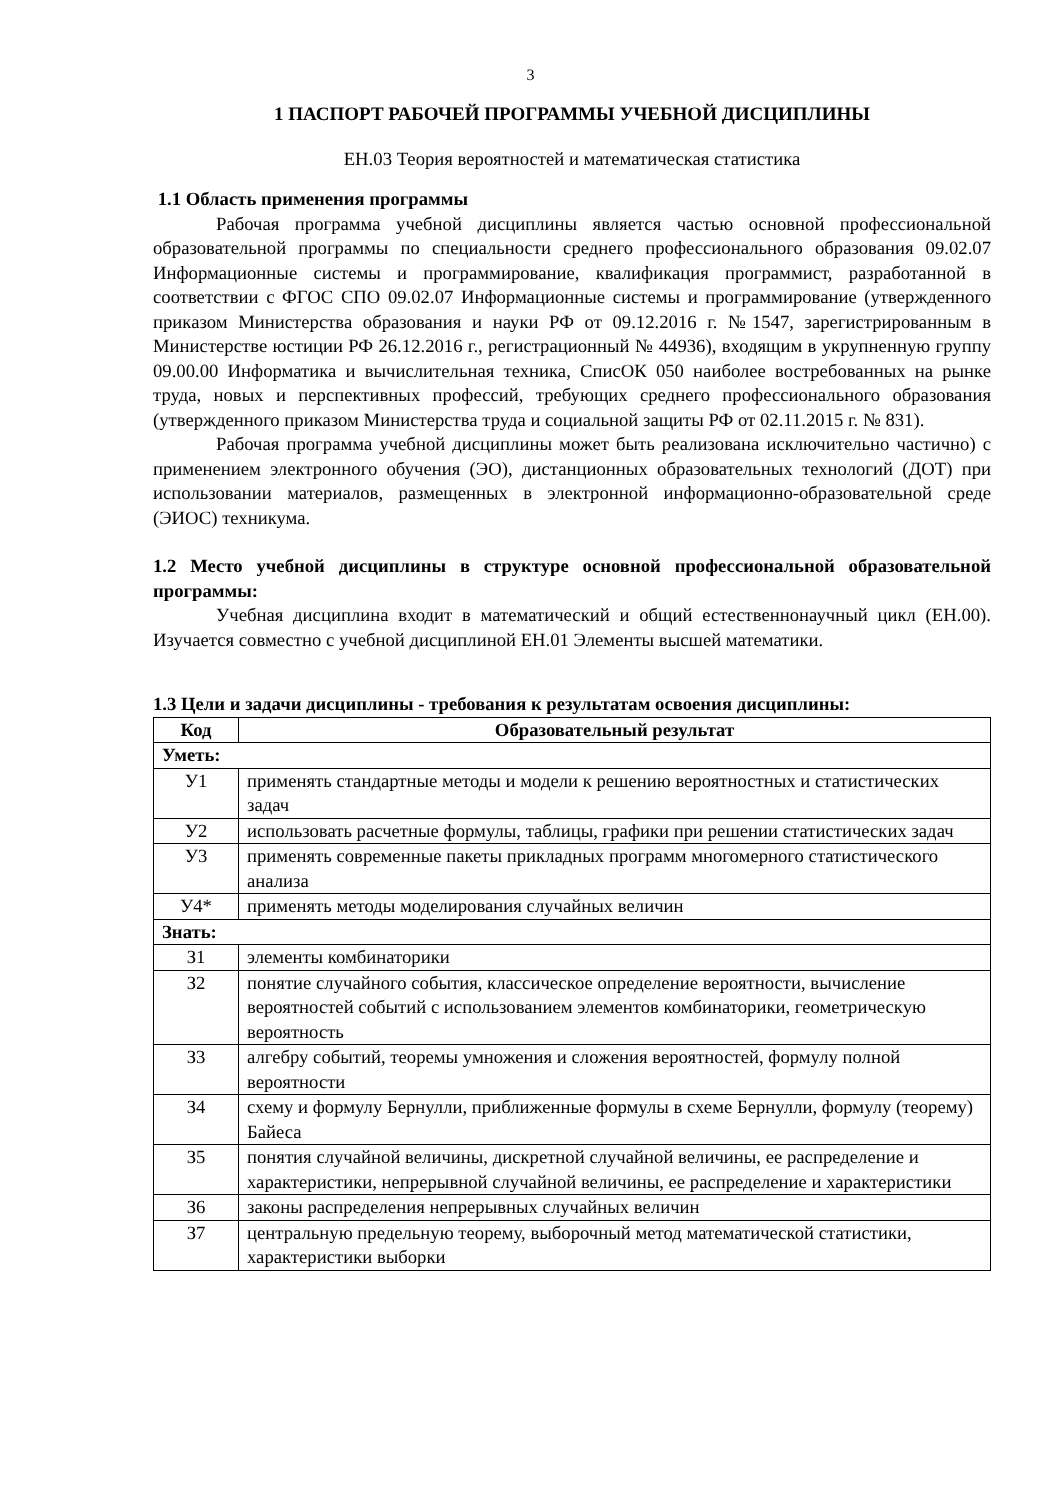3
1 ПАСПОРТ РАБОЧЕЙ ПРОГРАММЫ УЧЕБНОЙ ДИСЦИПЛИНЫ
ЕН.03 Теория вероятностей и математическая статистика
1.1 Область применения программы
Рабочая программа учебной дисциплины является частью основной профессиональной образовательной программы по специальности среднего профессионального образования 09.02.07 Информационные системы и программирование, квалификация программист, разработанной в соответствии с ФГОС СПО 09.02.07 Информационные системы и программирование (утвержденного приказом Министерства образования и науки РФ от 09.12.2016 г. №1547, зарегистрированным в Министерстве юстиции РФ 26.12.2016 г., регистрационный № 44936), входящим в укрупненную группу 09.00.00 Информатика и вычислительная техника, СписОК 050 наиболее востребованных на рынке труда, новых и перспективных профессий, требующих среднего профессионального образования (утвержденного приказом Министерства труда и социальной защиты РФ от 02.11.2015 г. № 831).
Рабочая программа учебной дисциплины может быть реализована исключительно частично) с применением электронного обучения (ЭО), дистанционных образовательных технологий (ДОТ) при использовании материалов, размещенных в электронной информационно-образовательной среде (ЭИОС) техникума.
1.2 Место учебной дисциплины в структуре основной профессиональной образовательной программы:
Учебная дисциплина входит в математический и общий естественнонаучный цикл (ЕН.00). Изучается совместно с учебной дисциплиной ЕН.01 Элементы высшей математики.
1.3 Цели и задачи дисциплины - требования к результатам освоения дисциплины:
| Код | Образовательный результат |
| --- | --- |
| Уметь: | |
| У1 | применять стандартные методы и модели к решению вероятностных и статистических задач |
| У2 | использовать расчетные формулы, таблицы, графики при решении статистических задач |
| У3 | применять современные пакеты прикладных программ многомерного статистического анализа |
| У4* | применять методы моделирования случайных величин |
| Знать: | |
| З1 | элементы комбинаторики |
| З2 | понятие случайного события, классическое определение вероятности, вычисление вероятностей событий с использованием элементов комбинаторики, геометрическую вероятность |
| З3 | алгебру событий, теоремы умножения и сложения вероятностей, формулу полной вероятности |
| З4 | схему и формулу Бернулли, приближенные формулы в схеме Бернулли, формулу (теорему) Байеса |
| З5 | понятия случайной величины, дискретной случайной величины, ее распределение и характеристики, непрерывной случайной величины, ее распределение и характеристики |
| З6 | законы распределения непрерывных случайных величин |
| З7 | центральную предельную теорему, выборочный метод математической статистики, характеристики выборки |